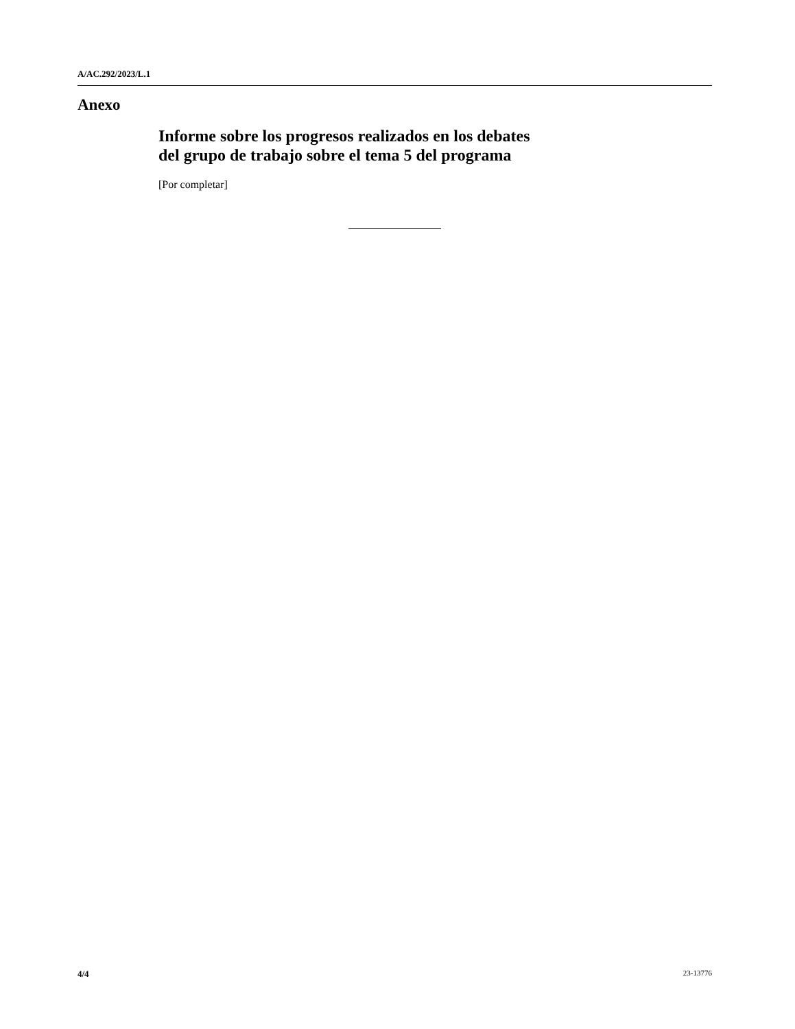A/AC.292/2023/L.1
Anexo
Informe sobre los progresos realizados en los debates
del grupo de trabajo sobre el tema 5 del programa
[Por completar]
4/4 23-13776